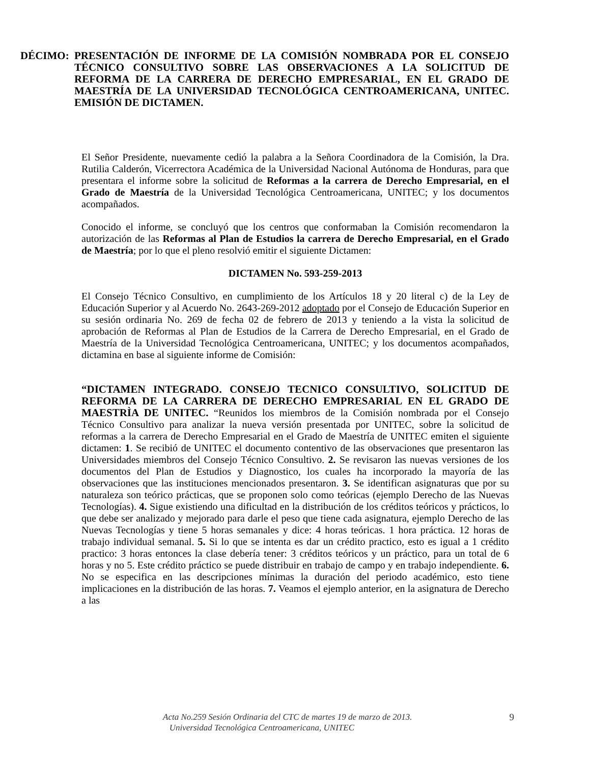DÉCIMO: PRESENTACIÓN DE INFORME DE LA COMISIÓN NOMBRADA POR EL CONSEJO TÉCNICO CONSULTIVO SOBRE LAS OBSERVACIONES A LA SOLICITUD DE REFORMA DE LA CARRERA DE DERECHO EMPRESARIAL, EN EL GRADO DE MAESTRÍA DE LA UNIVERSIDAD TECNOLÓGICA CENTROAMERICANA, UNITEC. EMISIÓN DE DICTAMEN.
El Señor Presidente, nuevamente cedió la palabra a la Señora Coordinadora de la Comisión, la Dra. Rutilia Calderón, Vicerrectora Académica de la Universidad Nacional Autónoma de Honduras, para que presentara el informe sobre la solicitud de Reformas a la carrera de Derecho Empresarial, en el Grado de Maestría de la Universidad Tecnológica Centroamericana, UNITEC; y los documentos acompañados.
Conocido el informe, se concluyó que los centros que conformaban la Comisión recomendaron la autorización de las Reformas al Plan de Estudios la carrera de Derecho Empresarial, en el Grado de Maestría; por lo que el pleno resolvió emitir el siguiente Dictamen:
DICTAMEN No. 593-259-2013
El Consejo Técnico Consultivo, en cumplimiento de los Artículos 18 y 20 literal c) de la Ley de Educación Superior y al Acuerdo No. 2643-269-2012 adoptado por el Consejo de Educación Superior en su sesión ordinaria No. 269 de fecha 02 de febrero de 2013 y teniendo a la vista la solicitud de aprobación de Reformas al Plan de Estudios de la Carrera de Derecho Empresarial, en el Grado de Maestría de la Universidad Tecnológica Centroamericana, UNITEC; y los documentos acompañados, dictamina en base al siguiente informe de Comisión:
“DICTAMEN INTEGRADO. CONSEJO TECNICO CONSULTIVO, SOLICITUD DE REFORMA DE LA CARRERA DE DERECHO EMPRESARIAL EN EL GRADO DE MAESTRÌA DE UNITEC. “Reunidos los miembros de la Comisión nombrada por el Consejo Técnico Consultivo para analizar la nueva versión presentada por UNITEC, sobre la solicitud de reformas a la carrera de Derecho Empresarial en el Grado de Maestría de UNITEC emiten el siguiente dictamen: 1. Se recibió de UNITEC el documento contentivo de las observaciones que presentaron las Universidades miembros del Consejo Técnico Consultivo. 2. Se revisaron las nuevas versiones de los documentos del Plan de Estudios y Diagnostico, los cuales ha incorporado la mayoría de las observaciones que las instituciones mencionados presentaron. 3. Se identifican asignaturas que por su naturaleza son teórico prácticas, que se proponen solo como teóricas (ejemplo Derecho de las Nuevas Tecnologías). 4. Sigue existiendo una dificultad en la distribución de los créditos teóricos y prácticos, lo que debe ser analizado y mejorado para darle el peso que tiene cada asignatura, ejemplo Derecho de las Nuevas Tecnologías y tiene 5 horas semanales y dice: 4 horas teóricas. 1 hora práctica. 12 horas de trabajo individual semanal. 5. Si lo que se intenta es dar un crédito practico, esto es igual a 1 crédito practico: 3 horas entonces la clase debería tener: 3 créditos teóricos y un práctico, para un total de 6 horas y no 5. Este crédito práctico se puede distribuir en trabajo de campo y en trabajo independiente. 6. No se especifica en las descripciones mínimas la duración del periodo académico, esto tiene implicaciones en la distribución de las horas. 7. Veamos el ejemplo anterior, en la asignatura de Derecho a las
Acta No.259 Sesión Ordinaria del CTC de martes 19 de marzo de 2013.
Universidad Tecnológica Centroamericana, UNITEC
9